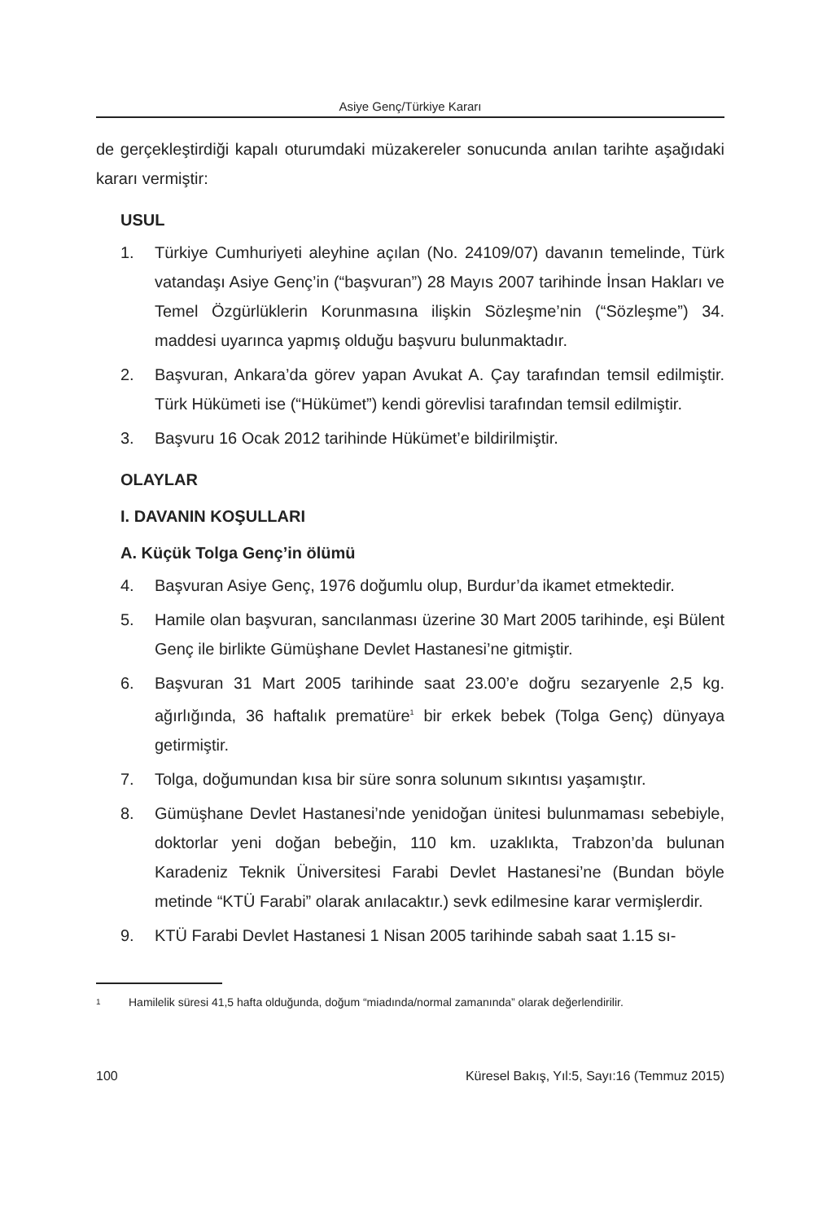Asiye Genç/Türkiye Kararı
de gerçekleştirdiği kapalı oturumdaki müzakereler sonucunda anılan tarihte aşağıdaki kararı vermiştir:
USUL
1. Türkiye Cumhuriyeti aleyhine açılan (No. 24109/07) davanın temelinde, Türk vatandaşı Asiye Genç’in (“başvuran”) 28 Mayıs 2007 tarihinde İnsan Hakları ve Temel Özgürlüklerin Korunmasına ilişkin Sözleşme’nin (“Sözleşme”) 34. maddesi uyarınca yapmış olduğu başvuru bulunmaktadır.
2. Başvuran, Ankara’da görev yapan Avukat A. Çay tarafından temsil edilmiştir. Türk Hükümeti ise (“Hükümet”) kendi görevlisi tarafından temsil edilmiştir.
3. Başvuru 16 Ocak 2012 tarihinde Hükümet’e bildirilmiştir.
OLAYLAR
I. DAVANIN KOŞULLARI
A. Küçük Tolga Genç’in ölümü
4. Başvuran Asiye Genç, 1976 doğumlu olup, Burdur’da ikamet etmektedir.
5. Hamile olan başvuran, sancılanması üzerine 30 Mart 2005 tarihinde, eşi Bülent Genç ile birlikte Gümüşhane Devlet Hastanesi’ne gitmiştir.
6. Başvuran 31 Mart 2005 tarihinde saat 23.00’e doğru sezaryenle 2,5 kg. ağırlığında, 36 haftalık prematüre<sup>1</sup> bir erkek bebek (Tolga Genç) dünyaya getirmiştir.
7. Tolga, doğumundan kısa bir süre sonra solunum sıkıntısı yaşamıştır.
8. Gümüşhane Devlet Hastanesi’nde yenidoğan ünitesi bulunmaması sebebiyle, doktorlar yeni doğan bebeğin, 110 km. uzaklıkta, Trabzon’da bulunan Karadeniz Teknik Üniversitesi Farabi Devlet Hastanesi’ne (Bundan böyle metinde “KTÜ Farabi” olarak anılacaktır.) sevk edilmesine karar vermişlerdir.
9. KTÜ Farabi Devlet Hastanesi 1 Nisan 2005 tarihinde sabah saat 1.15 sı-
1
Hamilelik süresi 41,5 hafta olduğunda, doğum “miadında/normal zamanında” olarak değerlendirilir.
100 Küresel Bakış, Yıl:5, Sayı:16 (Temmuz 2015)